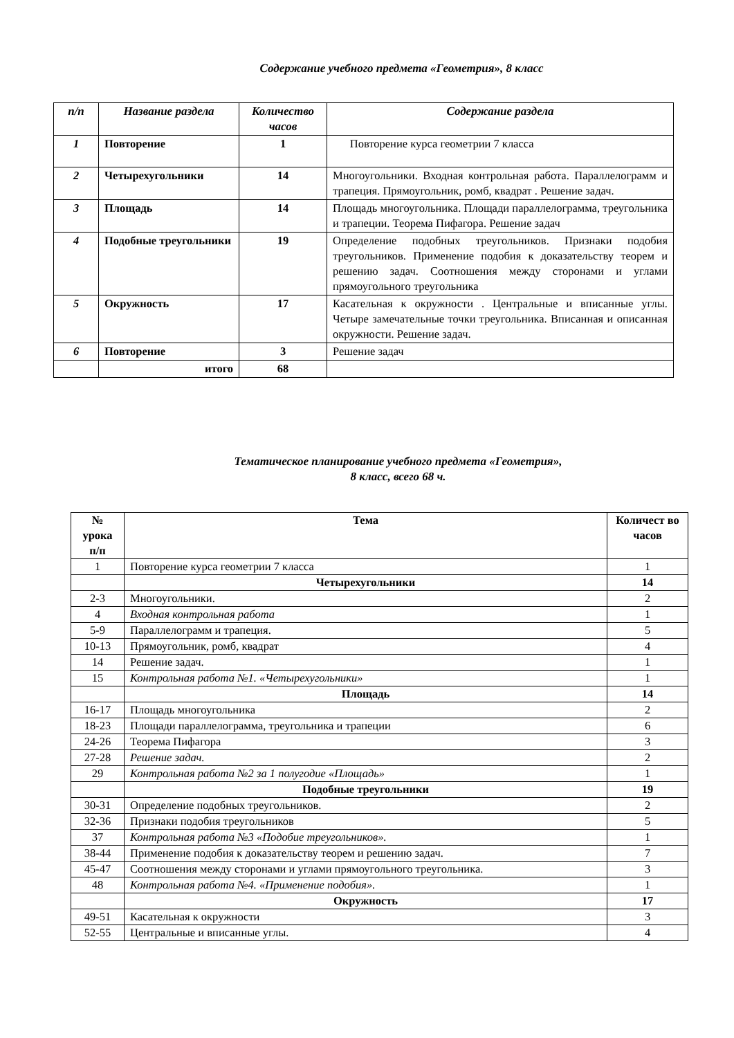Содержание учебного предмета «Геометрия», 8 класс
| п/п | Название раздела | Количество часов | Содержание раздела |
| --- | --- | --- | --- |
| 1 | Повторение | 1 | Повторение курса геометрии 7 класса |
| 2 | Четырехугольники | 14 | Многоугольники. Входная контрольная работа. Параллелограмм и трапеция. Прямоугольник, ромб, квадрат . Решение задач. |
| 3 | Площадь | 14 | Площадь многоугольника. Площади параллелограмма, треугольника и трапеции. Теорема Пифагора. Решение задач |
| 4 | Подобные треугольники | 19 | Определение подобных треугольников. Признаки подобия треугольников. Применение подобия к доказательству теорем и решению задач. Соотношения между сторонами и углами прямоугольного треугольника |
| 5 | Окружность | 17 | Касательная к окружности . Центральные и вписанные углы. Четыре замечательные точки треугольника. Вписанная и описанная окружности. Решение задач. |
| 6 | Повторение | 3 | Решение задач |
| | итого | 68 | |
Тематическое планирование учебного предмета «Геометрия»,
8 класс, всего 68 ч.
| № урока п/п | Тема | Количест во часов |
| 1 | Повторение курса геометрии 7 класса | 1 |
| | Четырехугольники | 14 |
| 2-3 | Многоугольники. | 2 |
| 4 | Входная контрольная работа | 1 |
| 5-9 | Параллелограмм и трапеция. | 5 |
| 10-13 | Прямоугольник, ромб, квадрат | 4 |
| 14 | Решение задач. | 1 |
| 15 | Контрольная работа №1. «Четырехугольники» | 1 |
| | Площадь | 14 |
| 16-17 | Площадь многоугольника | 2 |
| 18-23 | Площади параллелограмма, треугольника и трапеции | 6 |
| 24-26 | Теорема Пифагора | 3 |
| 27-28 | Решение задач. | 2 |
| 29 | Контрольная работа №2 за 1 полугодие «Площадь» | 1 |
| | Подобные треугольники | 19 |
| 30-31 | Определение подобных треугольников. | 2 |
| 32-36 | Признаки подобия треугольников | 5 |
| 37 | Контрольная работа №3 «Подобие треугольников». | 1 |
| 38-44 | Применение подобия к доказательству теорем и решению задач. | 7 |
| 45-47 | Соотношения между сторонами и углами прямоугольного треугольника. | 3 |
| 48 | Контрольная работа №4. «Применение подобия». | 1 |
| | Окружность | 17 |
| 49-51 | Касательная к окружности | 3 |
| 52-55 | Центральные и вписанные углы. | 4 |